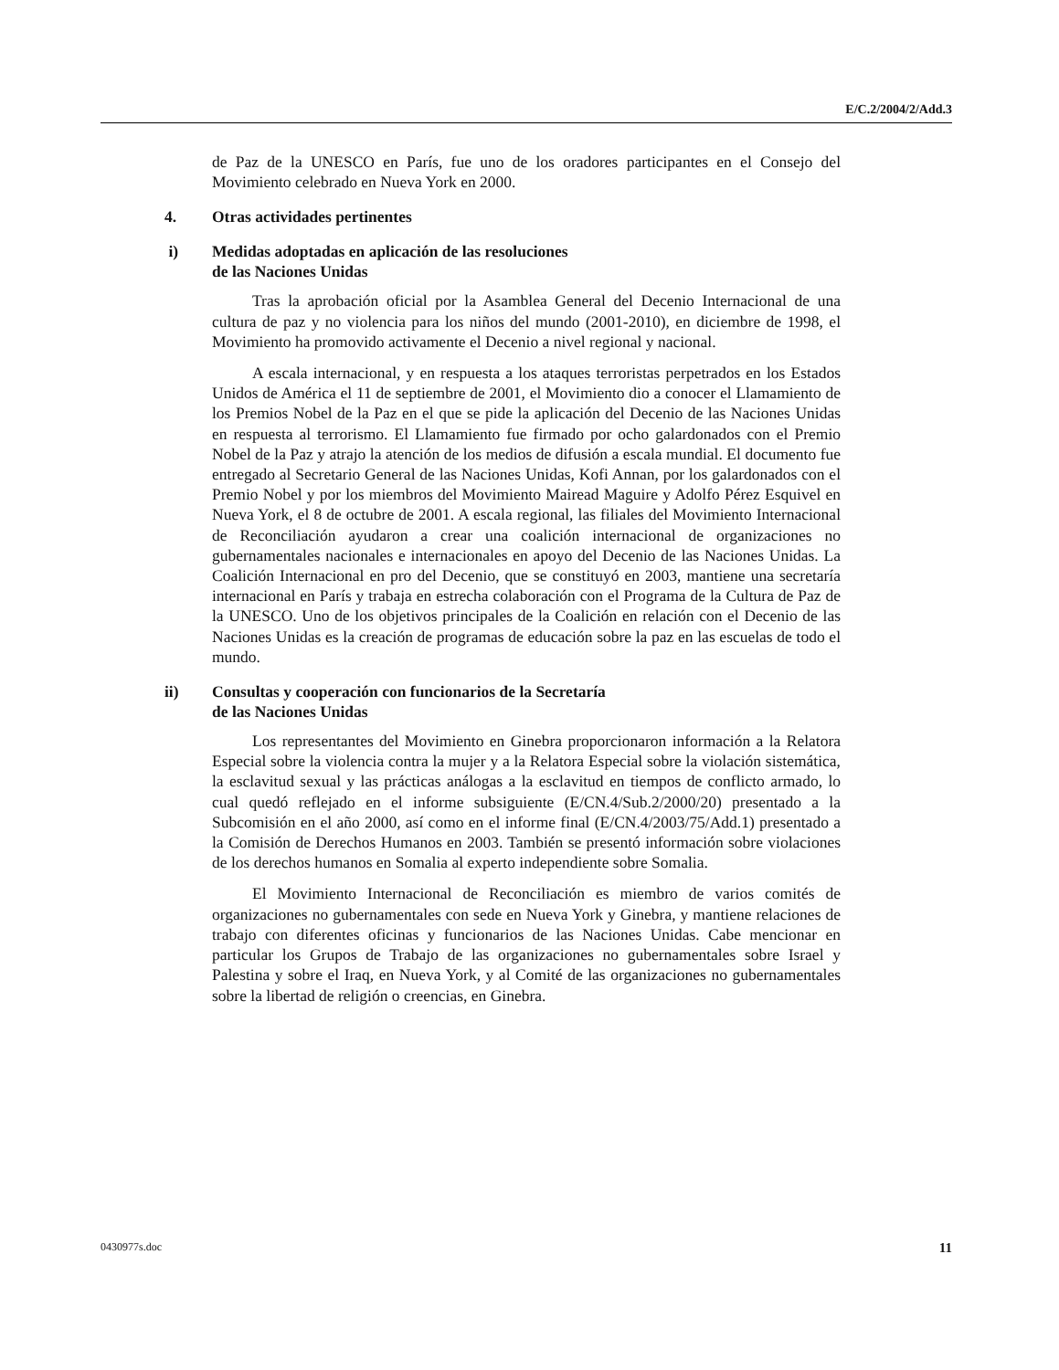E/C.2/2004/2/Add.3
de Paz de la UNESCO en París, fue uno de los oradores participantes en el Consejo del Movimiento celebrado en Nueva York en 2000.
4. Otras actividades pertinentes
i) Medidas adoptadas en aplicación de las resoluciones
de las Naciones Unidas
Tras la aprobación oficial por la Asamblea General del Decenio Internacional de una cultura de paz y no violencia para los niños del mundo (2001-2010), en diciembre de 1998, el Movimiento ha promovido activamente el Decenio a nivel regional y nacional.
A escala internacional, y en respuesta a los ataques terroristas perpetrados en los Estados Unidos de América el 11 de septiembre de 2001, el Movimiento dio a conocer el Llamamiento de los Premios Nobel de la Paz en el que se pide la aplicación del Decenio de las Naciones Unidas en respuesta al terrorismo. El Llamamiento fue firmado por ocho galardonados con el Premio Nobel de la Paz y atrajo la atención de los medios de difusión a escala mundial. El documento fue entregado al Secretario General de las Naciones Unidas, Kofi Annan, por los galardonados con el Premio Nobel y por los miembros del Movimiento Mairead Maguire y Adolfo Pérez Esquivel en Nueva York, el 8 de octubre de 2001. A escala regional, las filiales del Movimiento Internacional de Reconciliación ayudaron a crear una coalición internacional de organizaciones no gubernamentales nacionales e internacionales en apoyo del Decenio de las Naciones Unidas. La Coalición Internacional en pro del Decenio, que se constituyó en 2003, mantiene una secretaría internacional en París y trabaja en estrecha colaboración con el Programa de la Cultura de Paz de la UNESCO. Uno de los objetivos principales de la Coalición en relación con el Decenio de las Naciones Unidas es la creación de programas de educación sobre la paz en las escuelas de todo el mundo.
ii) Consultas y cooperación con funcionarios de la Secretaría
de las Naciones Unidas
Los representantes del Movimiento en Ginebra proporcionaron información a la Relatora Especial sobre la violencia contra la mujer y a la Relatora Especial sobre la violación sistemática, la esclavitud sexual y las prácticas análogas a la esclavitud en tiempos de conflicto armado, lo cual quedó reflejado en el informe subsiguiente (E/CN.4/Sub.2/2000/20) presentado a la Subcomisión en el año 2000, así como en el informe final (E/CN.4/2003/75/Add.1) presentado a la Comisión de Derechos Humanos en 2003. También se presentó información sobre violaciones de los derechos humanos en Somalia al experto independiente sobre Somalia.
El Movimiento Internacional de Reconciliación es miembro de varios comités de organizaciones no gubernamentales con sede en Nueva York y Ginebra, y mantiene relaciones de trabajo con diferentes oficinas y funcionarios de las Naciones Unidas. Cabe mencionar en particular los Grupos de Trabajo de las organizaciones no gubernamentales sobre Israel y Palestina y sobre el Iraq, en Nueva York, y al Comité de las organizaciones no gubernamentales sobre la libertad de religión o creencias, en Ginebra.
0430977s.doc 11